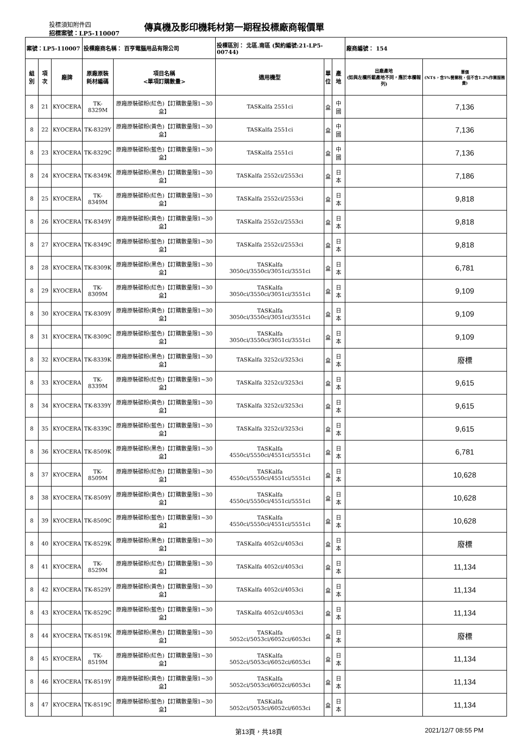投標須知附件四
招標案號：LP5-110007
傳真機及影印機耗材第一期程投標廠商報價單
| 案號：LP5-110007 | | | 投標廠商名稱： 百亨電腦用品有限公司 | | 投標區別： 北區.南區 (契約編號:21-LP5-00744) | | | 廠商編號： 154 | |
| 組別 | 項次 | 廠牌 | 原廠原裝 耗材編碼 | 項目名稱 <單項訂購數量> | 適用機型 | 單 位 | 產地 | 出廠產地 (如與左欄所載產地不同，應於本欄報列) | 單價 (NT$，含5%營業稅，但不含1.2%作業服務費) |
| 8 | 21 | KYOCERA | TK-8329M | 原廠原裝碳粉(紅色)【訂購數量限1~30盒】 | TASKalfa 2551ci | 盒 | 中國 | | 7,136 |
| 8 | 22 | KYOCERA | TK-8329Y | 原廠原裝碳粉(黃色)【訂購數量限1~30盒】 | TASKalfa 2551ci | 盒 | 中國 | | 7,136 |
| 8 | 23 | KYOCERA | TK-8329C | 原廠原裝碳粉(藍色)【訂購數量限1~30盒】 | TASKalfa 2551ci | 盒 | 中國 | | 7,136 |
| 8 | 24 | KYOCERA | TK-8349K | 原廠原裝碳粉(黑色)【訂購數量限1~30盒】 | TASKalfa 2552ci/2553ci | 盒 | 日本 | | 7,186 |
| 8 | 25 | KYOCERA | TK-8349M | 原廠原裝碳粉(紅色)【訂購數量限1~30盒】 | TASKalfa 2552ci/2553ci | 盒 | 日本 | | 9,818 |
| 8 | 26 | KYOCERA | TK-8349Y | 原廠原裝碳粉(黃色)【訂購數量限1~30盒】 | TASKalfa 2552ci/2553ci | 盒 | 日本 | | 9,818 |
| 8 | 27 | KYOCERA | TK-8349C | 原廠原裝碳粉(藍色)【訂購數量限1~30盒】 | TASKalfa 2552ci/2553ci | 盒 | 日本 | | 9,818 |
| 8 | 28 | KYOCERA | TK-8309K | 原廠原裝碳粉(黑色)【訂購數量限1~30盒】 | TASKalfa 3050ci/3550ci/3051ci/3551ci | 盒 | 日本 | | 6,781 |
| 8 | 29 | KYOCERA | TK-8309M | 原廠原裝碳粉(紅色)【訂購數量限1~30盒】 | TASKalfa 3050ci/3550ci/3051ci/3551ci | 盒 | 日本 | | 9,109 |
| 8 | 30 | KYOCERA | TK-8309Y | 原廠原裝碳粉(黃色)【訂購數量限1~30盒】 | TASKalfa 3050ci/3550ci/3051ci/3551ci | 盒 | 日本 | | 9,109 |
| 8 | 31 | KYOCERA | TK-8309C | 原廠原裝碳粉(藍色)【訂購數量限1~30盒】 | TASKalfa 3050ci/3550ci/3051ci/3551ci | 盒 | 日本 | | 9,109 |
| 8 | 32 | KYOCERA | TK-8339K | 原廠原裝碳粉(黑色)【訂購數量限1~30盒】 | TASKalfa 3252ci/3253ci | 盒 | 日本 | | 廢標 |
| 8 | 33 | KYOCERA | TK-8339M | 原廠原裝碳粉(紅色)【訂購數量限1~30盒】 | TASKalfa 3252ci/3253ci | 盒 | 日本 | | 9,615 |
| 8 | 34 | KYOCERA | TK-8339Y | 原廠原裝碳粉(黃色)【訂購數量限1~30盒】 | TASKalfa 3252ci/3253ci | 盒 | 日本 | | 9,615 |
| 8 | 35 | KYOCERA | TK-8339C | 原廠原裝碳粉(藍色)【訂購數量限1~30盒】 | TASKalfa 3252ci/3253ci | 盒 | 日本 | | 9,615 |
| 8 | 36 | KYOCERA | TK-8509K | 原廠原裝碳粉(黑色)【訂購數量限1~30盒】 | TASKalfa 4550ci/5550ci/4551ci/5551ci | 盒 | 日本 | | 6,781 |
| 8 | 37 | KYOCERA | TK-8509M | 原廠原裝碳粉(紅色)【訂購數量限1~30盒】 | TASKalfa 4550ci/5550ci/4551ci/5551ci | 盒 | 日本 | | 10,628 |
| 8 | 38 | KYOCERA | TK-8509Y | 原廠原裝碳粉(黃色)【訂購數量限1~30盒】 | TASKalfa 4550ci/5550ci/4551ci/5551ci | 盒 | 日本 | | 10,628 |
| 8 | 39 | KYOCERA | TK-8509C | 原廠原裝碳粉(藍色)【訂購數量限1~30盒】 | TASKalfa 4550ci/5550ci/4551ci/5551ci | 盒 | 日本 | | 10,628 |
| 8 | 40 | KYOCERA | TK-8529K | 原廠原裝碳粉(黑色)【訂購數量限1~30盒】 | TASKalfa 4052ci/4053ci | 盒 | 日本 | | 廢標 |
| 8 | 41 | KYOCERA | TK-8529M | 原廠原裝碳粉(紅色)【訂購數量限1~30盒】 | TASKalfa 4052ci/4053ci | 盒 | 日本 | | 11,134 |
| 8 | 42 | KYOCERA | TK-8529Y | 原廠原裝碳粉(黃色)【訂購數量限1~30盒】 | TASKalfa 4052ci/4053ci | 盒 | 日本 | | 11,134 |
| 8 | 43 | KYOCERA | TK-8529C | 原廠原裝碳粉(藍色)【訂購數量限1~30盒】 | TASKalfa 4052ci/4053ci | 盒 | 日本 | | 11,134 |
| 8 | 44 | KYOCERA | TK-8519K | 原廠原裝碳粉(黑色)【訂購數量限1~30盒】 | TASKalfa 5052ci/5053ci/6052ci/6053ci | 盒 | 日本 | | 廢標 |
| 8 | 45 | KYOCERA | TK-8519M | 原廠原裝碳粉(紅色)【訂購數量限1~30盒】 | TASKalfa 5052ci/5053ci/6052ci/6053ci | 盒 | 日本 | | 11,134 |
| 8 | 46 | KYOCERA | TK-8519Y | 原廠原裝碳粉(黃色)【訂購數量限1~30盒】 | TASKalfa 5052ci/5053ci/6052ci/6053ci | 盒 | 日本 | | 11,134 |
| 8 | 47 | KYOCERA | TK-8519C | 原廠原裝碳粉(藍色)【訂購數量限1~30盒】 | TASKalfa 5052ci/5053ci/6052ci/6053ci | 盒 | 日本 | | 11,134 |
第13頁，共18頁 2021/12/7 08:55 PM